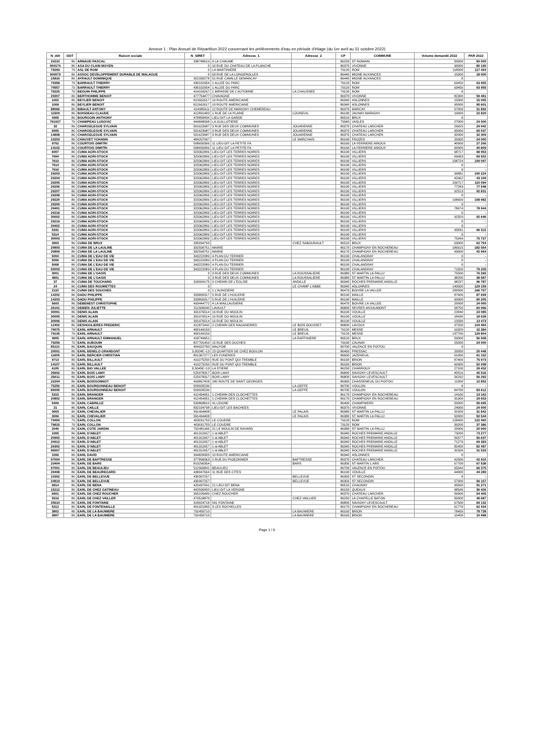Annexe 1 : Plan Annuel de Répartition 2022 concernant les prélèvements d'eau en période d'étiage (du 1er avril au 31 octobre 2022)
| N_ddt | DDT | Raison sociale | N_SIRET | Adresse_1 | Adresse_2 | CP | COMMUNE | Volume demandé 2022 | PAR 2022 |
| --- | --- | --- | --- | --- | --- | --- | --- | --- | --- |
| 24210 | 86 | ARNAUD PASCAL | 338748619 | 4 LA CHAUME | | 86250 | ST ROMAIN | 50000 | 50 000 |
| 900174 | 86 | ASA DU CLAIN MOYEN | 0 | 10 RUE DU CHATEAU DE LA PLANCHE | | 86370 | VIVONNE | 90000 | 80 190 |
| 79293 | 79 | ASL DE ROM | 0 | LA MARTINIERE | | 79120 | ROM | 118000 | 117 454 |
| 900073 | 86 | ASSOC DEVELOPPEMENT DURABLE DE MALAGUE | 0 | 63 RUE DE LA LONGEROLLES | | 86440 | MIGNE AUXANCES | 15000 | 18 000 |
| 15816 | 86 | AYRAULT DOMINIQUE | 352330278 | 51 RUE CAMILLE DEMARCAY | | 86440 | MIGNE AUXANCES | 0 | |
| 79358 | 79 | BARRAULT THIERRY | 430102954 | 1 ALLEE DU PARC | | 79120 | ROM | 63450 | 63 955 |
| 79557 | 79 | BARRAULT THIERRY | 430102954 | 1 ALLEE DU PARC | | 79120 | ROM | 63450 | 63 955 |
| 79225 | 79 | BEGUIN PHILIPPE | 414103267 | 1 IMPASSE DE L'AUTOMNE | LA CHAUSSEE | 79120 | ROM | 0 | |
| 29307 | 86 | BERTHOMME BENOIT | 477754477 | CHAVAGNE | | 86370 | VIVONNE | 82300 | 59 481 |
| 1002 | 86 | BEYLIER BENOIT | 812662617 | 10 ROUTE AMERICAINE | | 86340 | ASLONNES | 15000 | 15 095 |
| 1009 | 86 | BEYLIER BENOIT | 812662617 | 10 ROUTE AMERICAINE | | 86340 | ASLONNES | 95000 | 95 601 |
| 88066 | 86 | BIBAULT ANTONY | 414985911 | 12 ROUTE DE MARIGNY CHEMEREAU | | 86370 | MARCAY | 57000 | 31 892 |
| 11509 | 86 | BOISDEAU CLAUDE | 412891483 | 1 RUE DE LA PLAINE | LOUNEUIL | 86130 | JAUNAY MARIGNY | 19000 | 22 820 |
| 4305 | 86 | BOURGOIN ANTHONY | 478858434 | LIEU-DIT LA GARDE | | 86510 | BRUX | 0 | |
| 791027 | 79 | CHAMPEAU LUDOVIC | 444848998 | LA GUILLOTIERE | | 79340 | VASLES | 27000 | 24 000 |
| 32 | 86 | CHARGELEGUE SYLVAIN | 501623987 | 3 RUE DES DEUX COMMUNES | JOUARENNE | 86370 | CHATEAU LARCHER | 29925 | 29 942 |
| 6005 | 86 | CHARGELEGUE SYLVAIN | 501623987 | 3 RUE DES DEUX COMMUNES | JOUARENNE | 86370 | CHATEAU LARCHER | 65000 | 65 037 |
| 14808 | 86 | CHARGELEGUE SYLVAIN | 501623987 | 3 RUE DES DEUX COMMUNES | JOUARENNE | 86370 | CHATEAU LARCHER | 32000 | 32 309 |
| 10203 | 86 | CHAUVET YOHANN | 484207097 | | LE MARCHAIS | 86190 | FROZES | 20000 | 24 000 |
| 9702 | 86 | COURTOIS DIMITRI | 508650306 | 11 LIEU-DIT LA PETITE FA | | 86160 | LA FERRIERE AIROUX | 40000 | 27 206 |
| 14102 | 86 | COURTOIS DIMITRI | 508650306 | 11 LIEU-DIT LA PETITE FA | | 86160 | LA FERRIERE AIROUX | 60000 | 40 809 |
| 6007 | 86 | CUMA AGRI-STOCK | 323362806 | LIEU-DIT LES TERRES NOIRES | | 86190 | VILLIERS | 68717 | 68 953 |
| 7604 | 86 | CUMA AGRI-STOCK | 323362806 | LIEU-DIT LES TERRES NOIRES | | 86190 | VILLIERS | 69683 | 69 922 |
| 7610 | 86 | CUMA AGRI-STOCK | 323362806 | LIEU-DIT LES TERRES NOIRES | | 86190 | VILLIERS | 108724 | 109 097 |
| 7614 | 86 | CUMA AGRI-STOCK | 323362806 | LIEU-DIT LES TERRES NOIRES | | 86190 | VILLIERS | 0 | - |
| 7616 | 86 | CUMA AGRI-STOCK | 323362806 | LIEU-DIT LES TERRES NOIRES | | 86190 | VILLIERS | 0 | - |
| 29203 | 86 | CUMA AGRI-STOCK | 323362806 | LIEU-DIT LES TERRES NOIRES | | 86190 | VILLIERS | 99881 | 100 224 |
| 29204 | 86 | CUMA AGRI-STOCK | 323362806 | LIEU-DIT LES TERRES NOIRES | | 86190 | VILLIERS | 42962 | 43 109 |
| 29205 | 86 | CUMA AGRI-STOCK | 323362806 | LIEU-DIT LES TERRES NOIRES | | 86190 | VILLIERS | 109717 | 110 094 |
| 29206 | 86 | CUMA AGRI-STOCK | 323362806 | LIEU-DIT LES TERRES NOIRES | | 86190 | VILLIERS | 77283 | 77 548 |
| 29207 | 86 | CUMA AGRI-STOCK | 323362806 | LIEU-DIT LES TERRES NOIRES | | 86190 | VILLIERS | 92513 | 92 831 |
| 29208 | 86 | CUMA AGRI-STOCK | 323362806 | LIEU-DIT LES TERRES NOIRES | | 86190 | VILLIERS | 0 | - |
| 29220 | 86 | CUMA AGRI-STOCK | 323362806 | LIEU-DIT LES TERRES NOIRES | | 86190 | VILLIERS | 108609 | 108 982 |
| 29209 | 86 | CUMA AGRI-STOCK | 323362806 | LIEU-DIT LES TERRES NOIRES | | 86190 | VILLIERS | 0 | - |
| 29401 | 86 | CUMA AGRI-STOCK | 323362806 | LIEU-DIT LES TERRES NOIRES | | 86190 | VILLIERS | 78674 | 78 944 |
| 29218 | 86 | CUMA AGRI-STOCK | 323362806 | LIEU-DIT LES TERRES NOIRES | | 86190 | VILLIERS | 0 | - |
| 30002 | 86 | CUMA AGRI-STOCK | 323362806 | LIEU-DIT LES TERRES NOIRES | | 86190 | VILLIERS | 92329 | 92 646 |
| 29219 | 86 | CUMA AGRI-STOCK | 323362806 | LIEU-DIT LES TERRES NOIRES | | 86190 | VILLIERS | 0 | - |
| 29402 | 86 | CUMA AGRI-STOCK | 323362806 | LIEU-DIT LES TERRES NOIRES | | 86190 | VILLIERS | 0 | - |
| 5331 | 86 | CUMA AGRI-STOCK | 323362806 | LIEU-DIT LES TERRES NOIRES | | 86190 | VILLIERS | 95831 | 96 312 |
| 5314 | 86 | CUMA AGRI-STOCK | 323362806 | LIEU-DIT LES TERRES NOIRES | | 86190 | VILLIERS | 0 | - |
| 30003 | 86 | CUMA AGRI-STOCK | 323362806 | LIEU-DIT LES TERRES NOIRES | | 86190 | VILLIERS | 75349 | 75 727 |
| 3903 | 86 | CUMA DE BRUX | 335094793 | | CHEZ SABOURAULT | 86510 | BRUX | 63000 | 62 754 |
| 20803 | 86 | CUMA DE LA LAULINE | 332590751 | MAIRIE | | 86170 | CHAMPIGNY EN ROCHEREAU | 186615 | 182 554 |
| 20809 | 86 | CUMA DE LA LAULINE | 332590751 | MAIRIE | | 86170 | CHAMPIGNY EN ROCHEREAU | 43000 | 42 064 |
| 5004 | 86 | CUMA DE L'EAU DE VIE | 343222089 | 4 PLAN DU TERRIER | | 86190 | CHALANDRAY | 0 | - |
| 5006 | 86 | CUMA DE L'EAU DE VIE | 343222089 | 4 PLAN DU TERRIER | | 86190 | CHALANDRAY | 0 | - |
| 5008 | 86 | CUMA DE L'EAU DE VIE | 343222089 | 4 PLAN DU TERRIER | | 86190 | CHALANDRAY | 0 | - |
| 50003 | 86 | CUMA DE L'EAU DE VIE | 343222089 | 4 PLAN DU TERRIER | | 86190 | CHALANDRAY | 71500 | 79 205 |
| 3001 | 86 | CUMA DE L'OASIS | 0 | 3 RUE DES DEUX COMMUNES | LA ROUSSALIERE | 86380 | ST MARTIN LA PALLU | 75500 | 76 265 |
| 4801 | 86 | CUMA DE L'OASIS | 0 | 3 RUE DES DEUX COMMUNES | LA ROUSSALIERE | 86380 | ST MARTIN LA PALLU | 38200 | 38 587 |
| 37 | 86 | CUMA DE TOUCHARD | 318994175 | 9 CHEMIN DE L'EGLISE | ANDILLE | 86340 | ROCHES PREMARIE ANDILLE | 98237 | 96 787 |
| 24 | 86 | CUMA DES ROUMETTES | 0 | | LE CHAMP L'ABBE | 86340 | ASLONNES | 140000 | 129 159 |
| 2110 | 86 | CUMA DES SOUCHES | 0 | 1 L'AUNIZIERE | | 86470 | BOIVRE LA VALLEE | 200000 | 166 757 |
| 14202 | 86 | DADU PHILIPPE | 333890317 | 5 RUE DE L'HUILERIE | | 86190 | MAILLE | 87400 | 87 699 |
| 14203 | 86 | DADU PHILIPPE | 333890317 | 5 RUE DE L'HUILERIE | | 86190 | MAILLE | 60000 | 60 205 |
| 5603 | 86 | DEBENEST CHRISTOPHE | 493444772 | 4 LA MAILLAUDIERE | | 86470 | BOIVRE LA VALLEE | 20000 | 24 000 |
| 26101 | 86 | DEBIEN JULIETTE | 511506040 | LAVAULT | | 86800 | SEVRES ANXAUMONT | 58750 | 60 996 |
| 30001 | 86 | DENIS ALAIN | 331976514 | 16 RUE DU MOULIN | | 86190 | VOUILLE | 22840 | 23 085 |
| 30005 | 86 | DENIS ALAIN | 331976514 | 16 RUE DU MOULIN | | 86190 | VOUILLE | 18430 | 18 628 |
| 30006 | 86 | DENIS ALAIN | 331976514 | 16 RUE DU MOULIN | | 86190 | VOUILLE | 13330 | 13 473 |
| 12402 | 86 | DESHOULIERES FREDERIC | 412872442 | 2 CHEMIN DES RAGANERIES | LE BOIS DOUSSET | 86800 | LAVOUX | 97200 | 104 484 |
| 79075 | 79 | EARL ARNAULT | 400149159 | | LE BREUIL | 79120 | MESSE | 16320 | 15 384 |
| 79135 | 79 | EARL ARNAULT | 400149159 | | LE BREUIL | 79120 | MESSE | 137700 | 129 804 |
| 3905 | 86 | EARL ARNAULT EMMANUEL | 418749651 | | LA RAFFINIERE | 86510 | BRUX | 59000 | 56 508 |
| 79259 | 79 | EARL AUBOUIN | 827701459 | 15 RUE DES OUCHES | | 79190 | CAUNAY | 25000 | 24 000 |
| 85121 | 86 | EARL BAUQUIN | 404922700 | MALFOIE | | 86700 | VALENCE EN POITOU | 0 | |
| 20001 | 86 | EARL BENELO GRANDONT | 9,0024E+13 | 23 QUARTIER DE CHEZ BOULON | | 86460 | PRESSAC | 20000 | 20 448 |
| 11605 | 86 | EARL BERCIER CHRISTIAN | 801367277 | LES FUNERIES | | 86600 | JAZENEUIL | 61000 | 61 152 |
| 9713 | 86 | EARL BILLAULT | 419275250 | RUE DU PONT QUI TREMBLE | | 86160 | BRION | 87400 | 75 973 |
| 14107 | 86 | EARL BILLAULT | 419275250 | RUE DU PONT QUI TREMBLE | | 86160 | BRION | 60900 | 52 938 |
| 6105 | 86 | EARL BIO VALLEE | 8,5045E+13 | LA STIERE | | 86250 | CHARROUX | 27100 | 29 432 |
| 25602 | 86 | EARL BOIS LAMY | 525078317 | BOIS LAMY | | 86800 | SAVIGNY LEVESCAULT | 45516 | 45 516 |
| 25611 | 86 | EARL BOIS LAMY | 525078317 | BOIS LAMY | | 86800 | SAVIGNY LEVESCAULT | 56292 | 56 292 |
| 22204 | 86 | EARL BOISSONNOT | 493867428 | 180 ROUTE DE SAINT GEORGES | | 86360 | CHASSENEUIL DU POITOU | 11000 | 12 852 |
| 75250 | 86 | EARL BOURDONNEAU BENOIT | 503928236 | | LA GEFFE | 86700 | VOULON | 0 | - |
| 89005 | 86 | EARL BOURDONNEAU BENOIT | 503928236 | | LA GEFFE | 86700 | VOULON | 84700 | 83 612 |
| 5315 | 86 | EARL BRANGER | 412454951 | 1 CHEMIN DES CLOCHETTES | | 86170 | CHAMPIGNY EN ROCHEREAU | 14160 | 13 162 |
| 20802 | 86 | EARL BRANGER | 412454951 | 1 CHEMIN DES CLOCHETTES | | 86170 | CHAMPIGNY EN ROCHEREAU | 31900 | 29 653 |
| 5409 | 86 | EARL CABRILUZ | 539868810 | 41 LEIGNE | | 86400 | CHAMPNIERS | 50000 | 59 695 |
| 21 | 86 | EARL CAILLE | 832104798 | LIEU-DIT LES BACHEES | | 86370 | VIVONNE | 24000 | 24 000 |
| 3003 | 86 | EARL CHEVALIER | 391494408 | | LE PALAIS | 86380 | ST MARTIN LA PALLU | 31500 | 31 842 |
| 3006 | 86 | EARL CHEVALIER | 391494408 | | LE PALAIS | 86380 | ST MARTIN LA PALLU | 50000 | 50 544 |
| 79494 | 79 | EARL COLLON | 403011703 | LE COUDRE | | 79120 | ROM | 128400 | 122 460 |
| 79815 | 79 | EARL COLLON | 403011703 | LE COUDRE | | 79120 | ROM | 39200 | 37 386 |
| 2040 | 86 | EARL COTE JARDIN | 792481996 | 21 LE MOULIN DE RAVARD | | 86380 | ST MARTIN LA PALLU | 20006 | 20 600 |
| 1005 | 86 | EARL D'ABLET | 401312657 | 1 ld ABLET | | 86340 | ROCHES PREMARIE ANDILLE | 73200 | 73 277 |
| 20902 | 86 | EARL D'ABLET | 401312657 | 1 ld ABLET | | 86340 | ROCHES PREMARIE ANDILLE | 56577 | 56 637 |
| 20912 | 86 | EARL D'ABLET | 401312657 | 1 ld ABLET | | 86340 | ROCHES PREMARIE ANDILLE | 71270 | 69 383 |
| 26302 | 86 | EARL D'ABLET | 401312657 | 1 ld ABLET | | 86340 | ROCHES PREMARIE ANDILLE | 82400 | 82 487 |
| 95007 | 86 | EARL D'ABLET | 401312657 | 1 ld ABLET | | 86340 | ROCHES PREMARIE ANDILLE | 31500 | 31 533 |
| 1006 | 86 | EARL DAVID | 394828305 | 10 ROUTE AMERICAINE | | 86340 | ASLONNES | 0 | |
| 97004 | 86 | EARL DE BAPTRESSE | 377896063 | 2 RUE DU PIGEONNIER | BAPTRESSE | 86370 | CHATEAU LARCHER | 42500 | 42 910 |
| 23404 | 86 | EARL DE BARS | 819290354 | | BARS | 86350 | ST MARTIN L ARS | 67700 | 67 538 |
| 97001 | 86 | EARL DE BEAULIEU | 512969841 | BEAULIEU | | 86700 | VALENCE EN POITOU | 65944 | 66 375 |
| 29408 | 86 | EARL DE BEAUREGARD | 438047664 | 11 RUE DES CITES | | 86190 | VOUILLE | 44000 | 44 289 |
| 10302 | 86 | EARL DE BELLEVUE | 430397257 | | BELLEVUE | 86350 | ST SECONDIN | 0 | - |
| 24819 | 86 | EARL DE BELLEVUE | 430397257 | | BELLEVUE | 86350 | ST SECONDIN | 57000 | 56 157 |
| 6814 | 86 | EARL DE BENA | 420437691 | 21 LIEU-DIT BENA | | 86510 | CHAUNAY | 90600 | 91 271 |
| 15212 | 86 | EARL DE CHEZ GATINEAU | 442595450 | LIEU-DIT LA VERGNE | | 86150 | QUEAUX | 48540 | 36 426 |
| 6501 | 86 | EARL DE CHEZ ROUCHER | 395105489 | CHEZ ROUCHER | | 86370 | CHATEAU LARCHER | 56000 | 54 405 |
| 5516 | 86 | EARL DE CHEZ VAILLER | 479518870 | | CHEZ VAILLIER | 86250 | LA CHAPELLE BATON | 50000 | 48 687 |
| 25610 | 86 | EARL DE FONTAINE | 318024718 | 541 FONTAINE | | 86800 | SAVIGNY LEVESCAULT | 67500 | 69 132 |
| 5312 | 86 | EARL DE FONTENAILLE | 401921895 | 3 LES ROCHELLES | | 86170 | CHAMPIGNY EN ROCHEREAU | 61770 | 62 434 |
| 3802 | 86 | EARL DE LA BAUMIERE | 792450710 | | LA BAUMIERE | 86160 | BRION | 78450 | 78 738 |
| 3807 | 86 | EARL DE LA BAUMIERE | 792450710 | | LA BAUMIERE | 86160 | BRION | 10450 | 10 488 |
Page 1 / 6